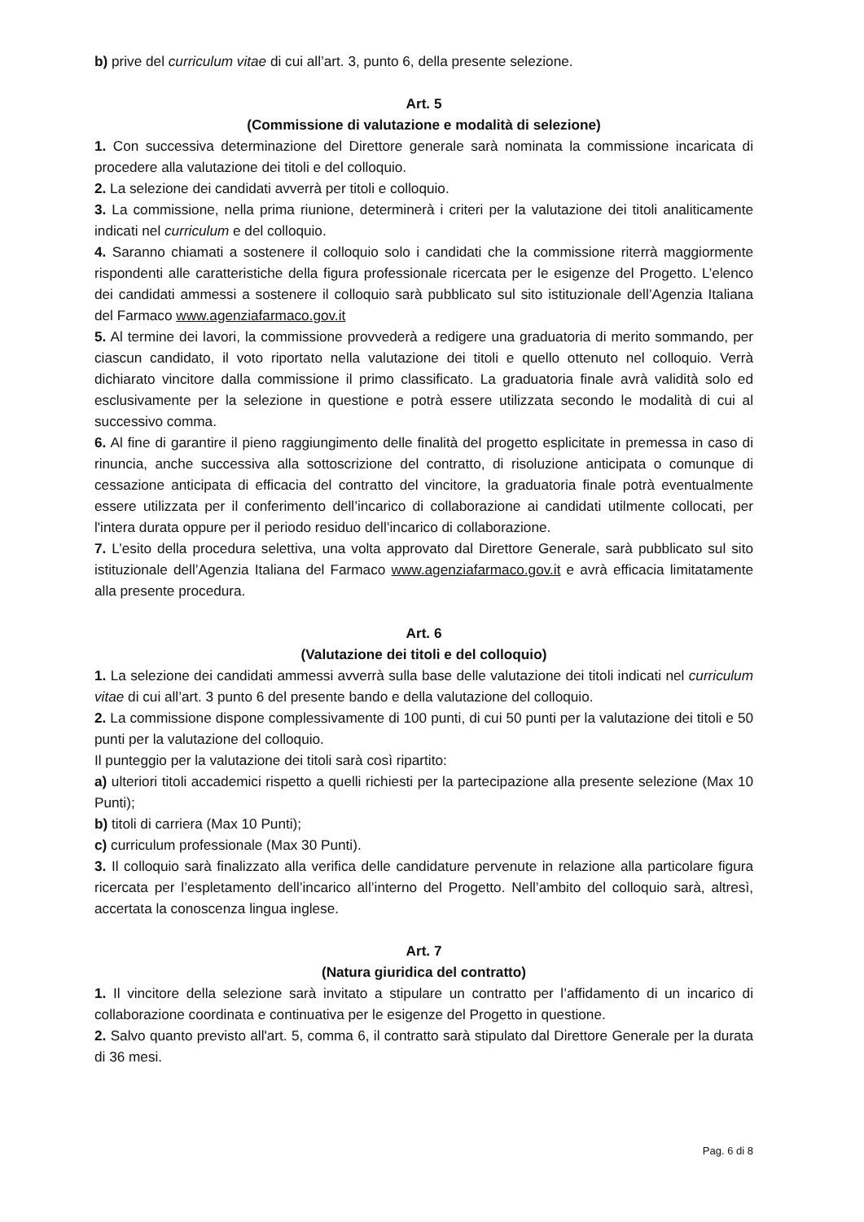b) prive del curriculum vitae di cui all’art. 3, punto 6, della presente selezione.
Art. 5
(Commissione di valutazione e modalità di selezione)
1. Con successiva determinazione del Direttore generale sarà nominata la commissione incaricata di procedere alla valutazione dei titoli e del colloquio.
2. La selezione dei candidati avverrà per titoli e colloquio.
3. La commissione, nella prima riunione, determinerà i criteri per la valutazione dei titoli analiticamente indicati nel curriculum e del colloquio.
4. Saranno chiamati a sostenere il colloquio solo i candidati che la commissione riterrà maggiormente rispondenti alle caratteristiche della figura professionale ricercata per le esigenze del Progetto. L’elenco dei candidati ammessi a sostenere il colloquio sarà pubblicato sul sito istituzionale dell’Agenzia Italiana del Farmaco www.agenziafarmaco.gov.it
5. Al termine dei lavori, la commissione provvederà a redigere una graduatoria di merito sommando, per ciascun candidato, il voto riportato nella valutazione dei titoli e quello ottenuto nel colloquio. Verrà dichiarato vincitore dalla commissione il primo classificato. La graduatoria finale avrà validità solo ed esclusivamente per la selezione in questione e potrà essere utilizzata secondo le modalità di cui al successivo comma.
6. Al fine di garantire il pieno raggiungimento delle finalità del progetto esplicitate in premessa in caso di rinuncia, anche successiva alla sottoscrizione del contratto, di risoluzione anticipata o comunque di cessazione anticipata di efficacia del contratto del vincitore, la graduatoria finale potrà eventualmente essere utilizzata per il conferimento dell’incarico di collaborazione ai candidati utilmente collocati, per l'intera durata oppure per il periodo residuo dell’incarico di collaborazione.
7. L’esito della procedura selettiva, una volta approvato dal Direttore Generale, sarà pubblicato sul sito istituzionale dell’Agenzia Italiana del Farmaco www.agenziafarmaco.gov.it e avrà efficacia limitatamente alla presente procedura.
Art. 6
(Valutazione dei titoli e del colloquio)
1. La selezione dei candidati ammessi avverrà sulla base delle valutazione dei titoli indicati nel curriculum vitae di cui all’art. 3 punto 6 del presente bando e della valutazione del colloquio.
2. La commissione dispone complessivamente di 100 punti, di cui 50 punti per la valutazione dei titoli e 50 punti per la valutazione del colloquio.
Il punteggio per la valutazione dei titoli sarà così ripartito:
a) ulteriori titoli accademici rispetto a quelli richiesti per la partecipazione alla presente selezione (Max 10 Punti);
b) titoli di carriera (Max 10 Punti);
c) curriculum professionale (Max 30 Punti).
3. Il colloquio sarà finalizzato alla verifica delle candidature pervenute in relazione alla particolare figura ricercata per l’espletamento dell’incarico all’interno del Progetto. Nell’ambito del colloquio sarà, altresì, accertata la conoscenza lingua inglese.
Art. 7
(Natura giuridica del contratto)
1. Il vincitore della selezione sarà invitato a stipulare un contratto per l’affidamento di un incarico di collaborazione coordinata e continuativa per le esigenze del Progetto in questione.
2. Salvo quanto previsto all'art. 5, comma 6, il contratto sarà stipulato dal Direttore Generale per la durata di 36 mesi.
Pag. 6 di 8